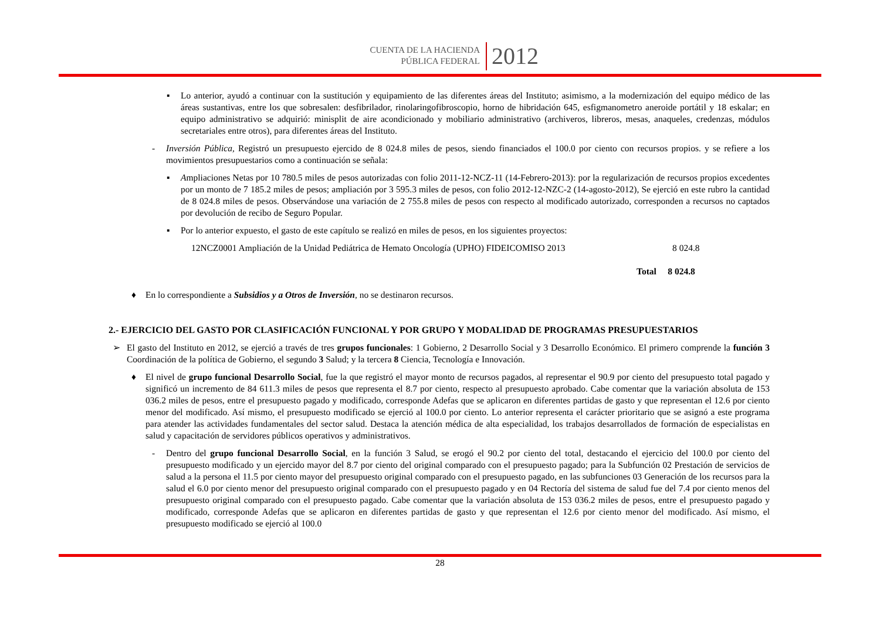CUENTA DE LA HACIENDA
PÚBLICA FEDERAL
2012
▪ Lo anterior, ayudó a continuar con la sustitución y equipamiento de las diferentes áreas del Instituto; asimismo, a la modernización del equipo médico de las áreas sustantivas, entre los que sobresalen: desfibrilador, rinolaringofibroscopio, horno de hibridación 645, esfigmanometro aneroide portátil y 18 eskalar; en equipo administrativo se adquirió: minisplit de aire acondicionado y mobiliario administrativo (archiveros, libreros, mesas, anaqueles, credenzas, módulos secretariales entre otros), para diferentes áreas del Instituto.
- Inversión Pública, Registró un presupuesto ejercido de 8 024.8 miles de pesos, siendo financiados el 100.0 por ciento con recursos propios. y se refiere a los movimientos presupuestarios como a continuación se señala:
▪ Ampliaciones Netas por 10 780.5 miles de pesos autorizadas con folio 2011-12-NCZ-11 (14-Febrero-2013): por la regularización de recursos propios excedentes por un monto de 7 185.2 miles de pesos; ampliación por 3 595.3 miles de pesos, con folio 2012-12-NZC-2 (14-agosto-2012), Se ejerció en este rubro la cantidad de 8 024.8 miles de pesos. Observándose una variación de 2 755.8 miles de pesos con respecto al modificado autorizado, corresponden a recursos no captados por devolución de recibo de Seguro Popular.
▪ Por lo anterior expuesto, el gasto de este capítulo se realizó en miles de pesos, en los siguientes proyectos:
12NCZ0001 Ampliación de la Unidad Pediátrica de Hemato Oncología (UPHO) FIDEICOMISO 2013 8 024.8
Total 8 024.8
♦ En lo correspondiente a Subsidios y a Otros de Inversión, no se destinaron recursos.
2.- EJERCICIO DEL GASTO POR CLASIFICACIÓN FUNCIONAL Y POR GRUPO Y MODALIDAD DE PROGRAMAS PRESUPUESTARIOS
➢ El gasto del Instituto en 2012, se ejerció a través de tres grupos funcionales: 1 Gobierno, 2 Desarrollo Social y 3 Desarrollo Económico. El primero comprende la función 3 Coordinación de la política de Gobierno, el segundo 3 Salud; y la tercera 8 Ciencia, Tecnología e Innovación.
♦ El nivel de grupo funcional Desarrollo Social, fue la que registró el mayor monto de recursos pagados, al representar el 90.9 por ciento del presupuesto total pagado y significó un incremento de 84 611.3 miles de pesos que representa el 8.7 por ciento, respecto al presupuesto aprobado. Cabe comentar que la variación absoluta de 153 036.2 miles de pesos, entre el presupuesto pagado y modificado, corresponde Adefas que se aplicaron en diferentes partidas de gasto y que representan el 12.6 por ciento menor del modificado. Así mismo, el presupuesto modificado se ejerció al 100.0 por ciento. Lo anterior representa el carácter prioritario que se asignó a este programa para atender las actividades fundamentales del sector salud. Destaca la atención médica de alta especialidad, los trabajos desarrollados de formación de especialistas en salud y capacitación de servidores públicos operativos y administrativos.
- Dentro del grupo funcional Desarrollo Social, en la función 3 Salud, se erogó el 90.2 por ciento del total, destacando el ejercicio del 100.0 por ciento del presupuesto modificado y un ejercido mayor del 8.7 por ciento del original comparado con el presupuesto pagado; para la Subfunción 02 Prestación de servicios de salud a la persona el 11.5 por ciento mayor del presupuesto original comparado con el presupuesto pagado, en las subfunciones 03 Generación de los recursos para la salud el 6.0 por ciento menor del presupuesto original comparado con el presupuesto pagado y en 04 Rectoría del sistema de salud fue del 7.4 por ciento menos del presupuesto original comparado con el presupuesto pagado. Cabe comentar que la variación absoluta de 153 036.2 miles de pesos, entre el presupuesto pagado y modificado, corresponde Adefas que se aplicaron en diferentes partidas de gasto y que representan el 12.6 por ciento menor del modificado. Así mismo, el presupuesto modificado se ejerció al 100.0
28